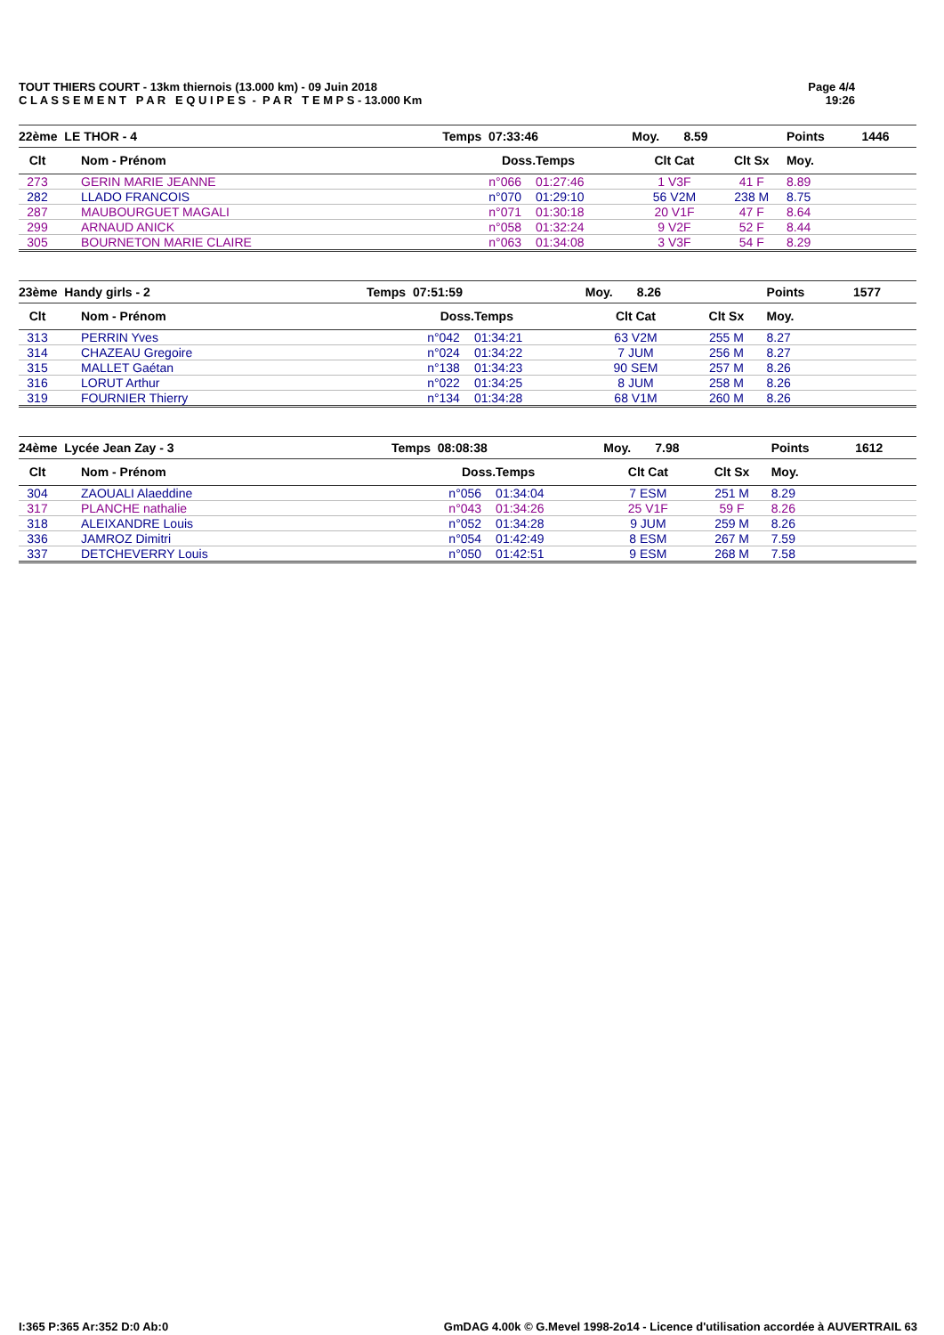TOUT THIERS COURT - 13km thiernois (13.000 km) - 09 Juin 2018
C L A S S E M E N T P A R E Q U I P E S - P A R T E M P S - 13.000 Km
Page 4/4
19:26
| 22ème LE THOR - 4 | | Temps 07:33:46 | | Moy. 8.59 | | Points | 1446 |
| --- | --- | --- | --- | --- | --- | --- | --- |
| Clt | Nom - Prénom | Doss. | Temps | Clt Cat | Clt Sx | Moy. | |
| 273 | GERIN MARIE JEANNE | n°066 | 01:27:46 | 1 V3F | 41 F | 8.89 | |
| 282 | LLADO FRANCOIS | n°070 | 01:29:10 | 56 V2M | 238 M | 8.75 | |
| 287 | MAUBOURGUET MAGALI | n°071 | 01:30:18 | 20 V1F | 47 F | 8.64 | |
| 299 | ARNAUD ANICK | n°058 | 01:32:24 | 9 V2F | 52 F | 8.44 | |
| 305 | BOURNETON MARIE CLAIRE | n°063 | 01:34:08 | 3 V3F | 54 F | 8.29 | |
| 23ème Handy girls - 2 | | Temps 07:51:59 | | Moy. 8.26 | | Points | 1577 |
| --- | --- | --- | --- | --- | --- | --- | --- |
| Clt | Nom - Prénom | Doss. | Temps | Clt Cat | Clt Sx | Moy. | |
| 313 | PERRIN Yves | n°042 | 01:34:21 | 63 V2M | 255 M | 8.27 | |
| 314 | CHAZEAU Gregoire | n°024 | 01:34:22 | 7 JUM | 256 M | 8.27 | |
| 315 | MALLET Gaétan | n°138 | 01:34:23 | 90 SEM | 257 M | 8.26 | |
| 316 | LORUT Arthur | n°022 | 01:34:25 | 8 JUM | 258 M | 8.26 | |
| 319 | FOURNIER Thierry | n°134 | 01:34:28 | 68 V1M | 260 M | 8.26 | |
| 24ème Lycée Jean Zay - 3 | | Temps 08:08:38 | | Moy. 7.98 | | Points | 1612 |
| --- | --- | --- | --- | --- | --- | --- | --- |
| Clt | Nom - Prénom | Doss. | Temps | Clt Cat | Clt Sx | Moy. | |
| 304 | ZAOUALI Alaeddine | n°056 | 01:34:04 | 7 ESM | 251 M | 8.29 | |
| 317 | PLANCHE nathalie | n°043 | 01:34:26 | 25 V1F | 59 F | 8.26 | |
| 318 | ALEIXANDRE Louis | n°052 | 01:34:28 | 9 JUM | 259 M | 8.26 | |
| 336 | JAMROZ Dimitri | n°054 | 01:42:49 | 8 ESM | 267 M | 7.59 | |
| 337 | DETCHEVERRY Louis | n°050 | 01:42:51 | 9 ESM | 268 M | 7.58 | |
I:365 P:365 Ar:352 D:0 Ab:0 GmDAG 4.00k © G.Mevel 1998-2o14 - Licence d'utilisation accordée à AUVERTRAIL 63